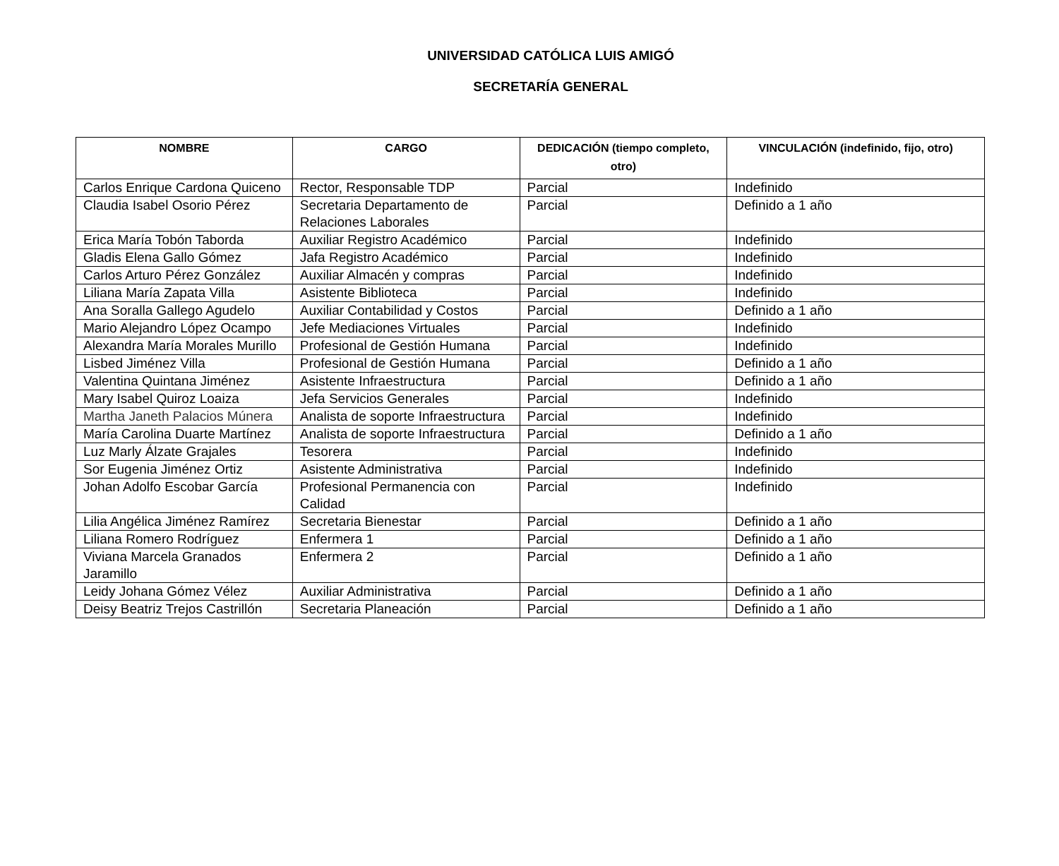UNIVERSIDAD CATÓLICA LUIS AMIGÓ
SECRETARÍA GENERAL
| NOMBRE | CARGO | DEDICACIÓN (tiempo completo, otro) | VINCULACIÓN (indefinido, fijo, otro) |
| --- | --- | --- | --- |
| Carlos Enrique Cardona Quiceno | Rector, Responsable TDP | Parcial | Indefinido |
| Claudia Isabel Osorio Pérez | Secretaria Departamento de Relaciones Laborales | Parcial | Definido a 1 año |
| Erica María Tobón Taborda | Auxiliar Registro Académico | Parcial | Indefinido |
| Gladis Elena Gallo Gómez | Jafa Registro Académico | Parcial | Indefinido |
| Carlos Arturo Pérez González | Auxiliar Almacén y compras | Parcial | Indefinido |
| Liliana María Zapata Villa | Asistente Biblioteca | Parcial | Indefinido |
| Ana Soralla Gallego Agudelo | Auxiliar Contabilidad y Costos | Parcial | Definido a 1 año |
| Mario Alejandro López Ocampo | Jefe Mediaciones Virtuales | Parcial | Indefinido |
| Alexandra María Morales Murillo | Profesional de Gestión Humana | Parcial | Indefinido |
| Lisbed Jiménez Villa | Profesional de Gestión Humana | Parcial | Definido a 1 año |
| Valentina Quintana Jiménez | Asistente Infraestructura | Parcial | Definido a 1 año |
| Mary Isabel Quiroz Loaiza | Jefa Servicios Generales | Parcial | Indefinido |
| Martha Janeth Palacios Múnera | Analista de soporte Infraestructura | Parcial | Indefinido |
| María Carolina Duarte Martínez | Analista de soporte Infraestructura | Parcial | Definido a 1 año |
| Luz Marly Álzate Grajales | Tesorera | Parcial | Indefinido |
| Sor Eugenia Jiménez Ortiz | Asistente Administrativa | Parcial | Indefinido |
| Johan Adolfo Escobar García | Profesional Permanencia con Calidad | Parcial | Indefinido |
| Lilia Angélica Jiménez Ramírez | Secretaria Bienestar | Parcial | Definido a 1 año |
| Liliana Romero Rodríguez | Enfermera 1 | Parcial | Definido a 1 año |
| Viviana Marcela Granados Jaramillo | Enfermera 2 | Parcial | Definido a 1 año |
| Leidy Johana Gómez Vélez | Auxiliar Administrativa | Parcial | Definido a 1 año |
| Deisy Beatriz Trejos Castrillón | Secretaria Planeación | Parcial | Definido a 1 año |